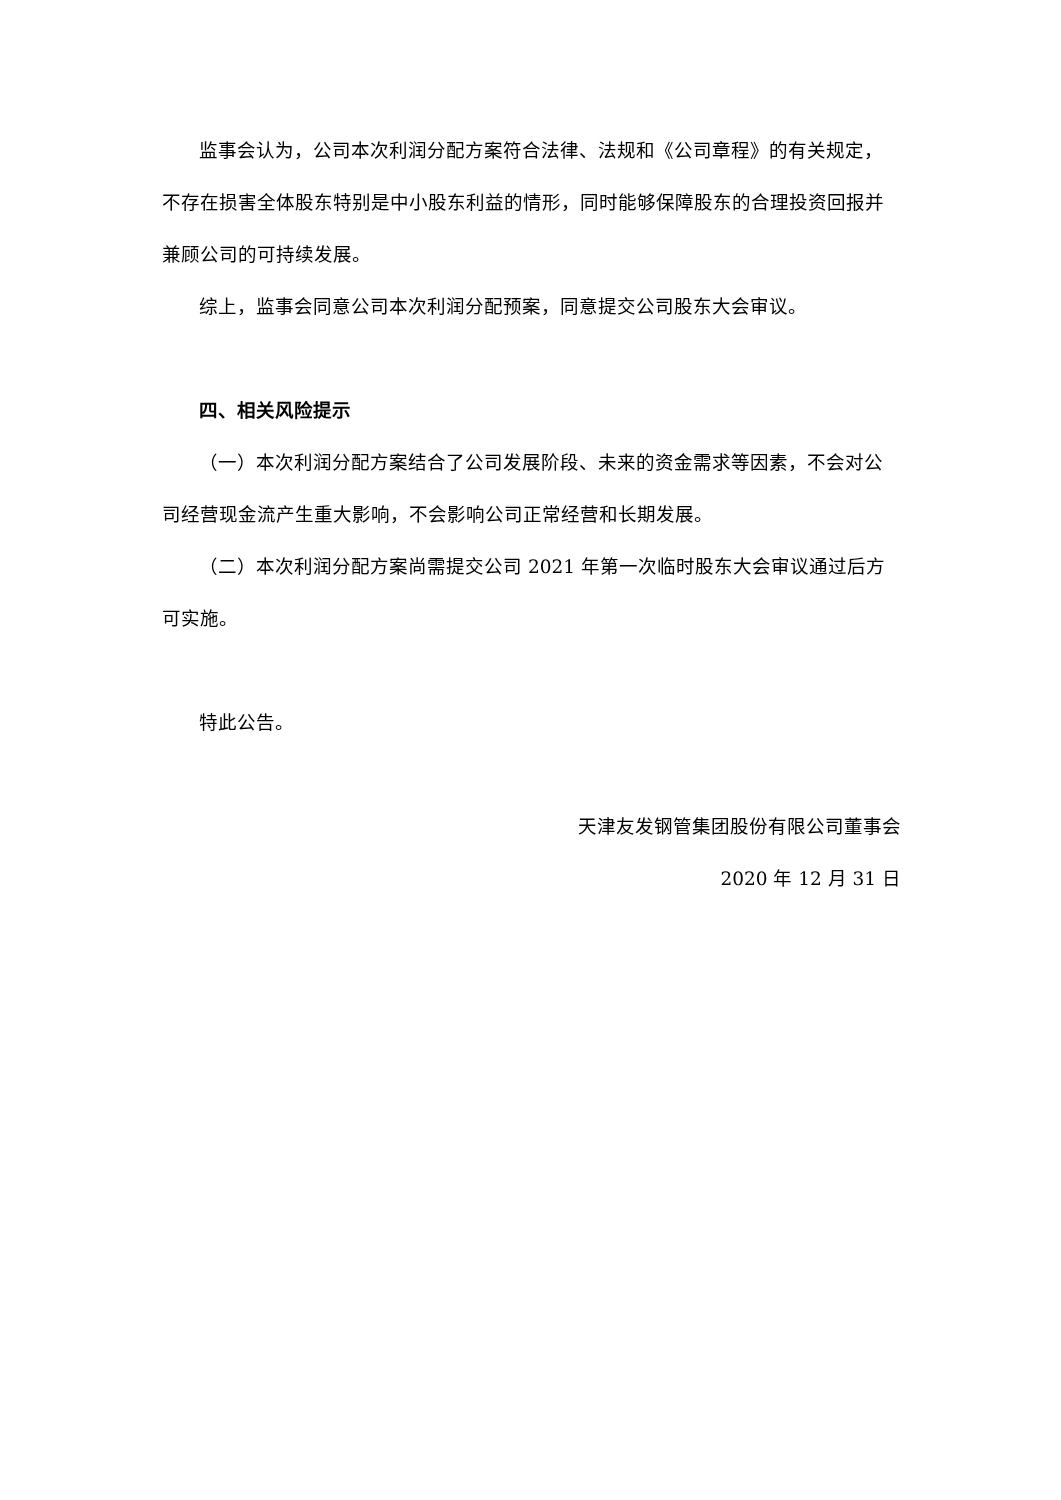监事会认为，公司本次利润分配方案符合法律、法规和《公司章程》的有关规定，不存在损害全体股东特别是中小股东利益的情形，同时能够保障股东的合理投资回报并兼顾公司的可持续发展。
综上，监事会同意公司本次利润分配预案，同意提交公司股东大会审议。
四、相关风险提示
（一）本次利润分配方案结合了公司发展阶段、未来的资金需求等因素，不会对公司经营现金流产生重大影响，不会影响公司正常经营和长期发展。
（二）本次利润分配方案尚需提交公司 2021 年第一次临时股东大会审议通过后方可实施。
特此公告。
天津友发钢管集团股份有限公司董事会
2020 年 12 月 31 日